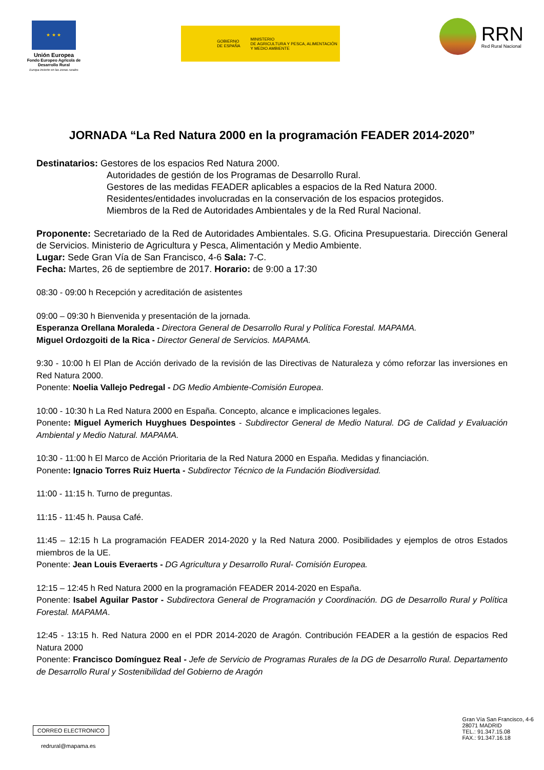★ ★ ★
Unión Europea
Fondo Europeo Agrícola de Desarrollo Rural
Europa invierte en las zonas rurales
GOBIERNO
DE ESPAÑA
MINISTERIO
DE AGRICULTURA Y PESCA, ALIMENTACIÓN
Y MEDIO AMBIENTE
RRN
Red Rural Nacional
JORNADA “La Red Natura 2000 en la programación FEADER 2014-2020”
Destinatarios: Gestores de los espacios Red Natura 2000.
Autoridades de gestión de los Programas de Desarrollo Rural.
Gestores de las medidas FEADER aplicables a espacios de la Red Natura 2000.
Residentes/entidades involucradas en la conservación de los espacios protegidos.
Miembros de la Red de Autoridades Ambientales y de la Red Rural Nacional.
Proponente: Secretariado de la Red de Autoridades Ambientales. S.G. Oficina Presupuestaria. Dirección General de Servicios. Ministerio de Agricultura y Pesca, Alimentación y Medio Ambiente.
Lugar: Sede Gran Vía de San Francisco, 4-6 Sala: 7-C.
Fecha: Martes, 26 de septiembre de 2017. Horario: de 9:00 a 17:30
08:30 - 09:00 h Recepción y acreditación de asistentes
09:00 – 09:30 h Bienvenida y presentación de la jornada.
Esperanza Orellana Moraleda - Directora General de Desarrollo Rural y Política Forestal. MAPAMA.
Miguel Ordozgoiti de la Rica - Director General de Servicios. MAPAMA.
9:30 - 10:00 h El Plan de Acción derivado de la revisión de las Directivas de Naturaleza y cómo reforzar las inversiones en Red Natura 2000.
Ponente: Noelia Vallejo Pedregal - DG Medio Ambiente-Comisión Europea.
10:00 - 10:30 h La Red Natura 2000 en España. Concepto, alcance e implicaciones legales.
Ponente: Miguel Aymerich Huyghues Despointes - Subdirector General de Medio Natural. DG de Calidad y Evaluación Ambiental y Medio Natural. MAPAMA.
10:30 - 11:00 h El Marco de Acción Prioritaria de la Red Natura 2000 en España. Medidas y financiación.
Ponente: Ignacio Torres Ruiz Huerta - Subdirector Técnico de la Fundación Biodiversidad.
11:00 - 11:15 h. Turno de preguntas.
11:15 - 11:45 h. Pausa Café.
11:45 – 12:15 h La programación FEADER 2014-2020 y la Red Natura 2000. Posibilidades y ejemplos de otros Estados miembros de la UE.
Ponente: Jean Louis Everaerts - DG Agricultura y Desarrollo Rural- Comisión Europea.
12:15 – 12:45 h Red Natura 2000 en la programación FEADER 2014-2020 en España.
Ponente: Isabel Aguilar Pastor - Subdirectora General de Programación y Coordinación. DG de Desarrollo Rural y Política Forestal. MAPAMA.
12:45 - 13:15 h. Red Natura 2000 en el PDR 2014-2020 de Aragón. Contribución FEADER a la gestión de espacios Red Natura 2000
Ponente: Francisco Domínguez Real - Jefe de Servicio de Programas Rurales de la DG de Desarrollo Rural. Departamento de Desarrollo Rural y Sostenibilidad del Gobierno de Aragón
CORREO ELECTRONICO
redrural@mapama.es
Gran Vía San Francisco, 4-6
28071 MADRID
TEL.: 91.347.15.08
FAX.: 91.347.16.18